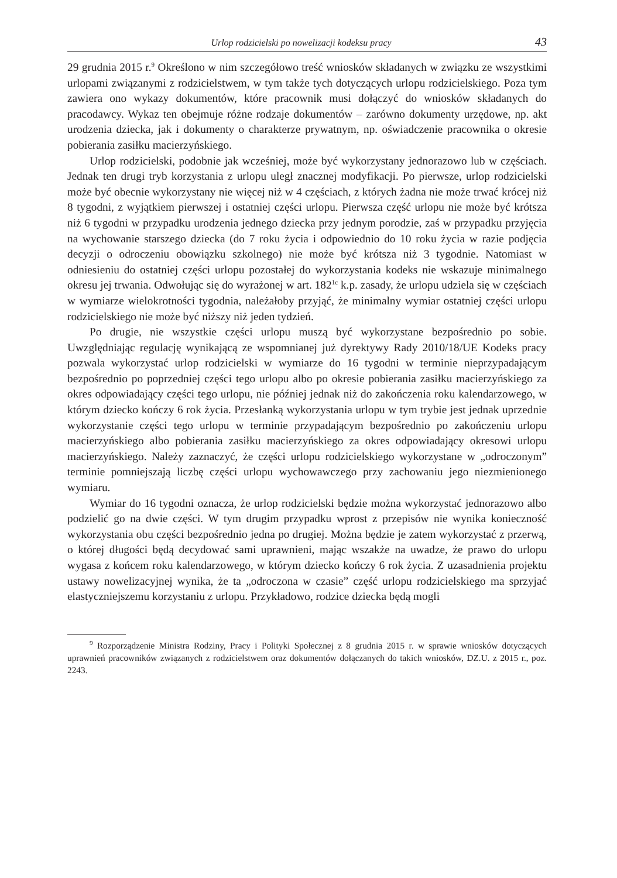Urlop rodzicielski po nowelizacji kodeksu pracy 43
29 grudnia 2015 r.<sup>9</sup> Określono w nim szczegółowo treść wniosków składanych w związku ze wszystkimi urlopami związanymi z rodzicielstwem, w tym także tych dotyczących urlopu rodzicielskiego. Poza tym zawiera ono wykazy dokumentów, które pracownik musi dołączyć do wniosków składanych do pracodawcy. Wykaz ten obejmuje różne rodzaje dokumentów – zarówno dokumenty urzędowe, np. akt urodzenia dziecka, jak i dokumenty o charakterze prywatnym, np. oświadczenie pracownika o okresie pobierania zasiłku macierzyńskiego.
Urlop rodzicielski, podobnie jak wcześniej, może być wykorzystany jednorazowo lub w częściach. Jednak ten drugi tryb korzystania z urlopu uległ znacznej modyfikacji. Po pierwsze, urlop rodzicielski może być obecnie wykorzystany nie więcej niż w 4 częściach, z których żadna nie może trwać krócej niż 8 tygodni, z wyjątkiem pierwszej i ostatniej części urlopu. Pierwsza część urlopu nie może być krótsza niż 6 tygodni w przypadku urodzenia jednego dziecka przy jednym porodzie, zaś w przypadku przyjęcia na wychowanie starszego dziecka (do 7 roku życia i odpowiednio do 10 roku życia w razie podjęcia decyzji o odroczeniu obowiązku szkolnego) nie może być krótsza niż 3 tygodnie. Natomiast w odniesieniu do ostatniej części urlopu pozostałej do wykorzystania kodeks nie wskazuje minimalnego okresu jej trwania. Odwołując się do wyrażonej w art. 182<sup>1c</sup> k.p. zasady, że urlopu udziela się w częściach w wymiarze wielokrotności tygodnia, należałoby przyjąć, że minimalny wymiar ostatniej części urlopu rodzicielskiego nie może być niższy niż jeden tydzień.
Po drugie, nie wszystkie części urlopu muszą być wykorzystane bezpośrednio po sobie. Uwzględniając regulację wynikającą ze wspomnianej już dyrektywy Rady 2010/18/UE Kodeks pracy pozwala wykorzystać urlop rodzicielski w wymiarze do 16 tygodni w terminie nieprzypadającym bezpośrednio po poprzedniej części tego urlopu albo po okresie pobierania zasiłku macierzyńskiego za okres odpowiadający części tego urlopu, nie później jednak niż do zakończenia roku kalendarzowego, w którym dziecko kończy 6 rok życia. Przesłanką wykorzystania urlopu w tym trybie jest jednak uprzednie wykorzystanie części tego urlopu w terminie przypadającym bezpośrednio po zakończeniu urlopu macierzyńskiego albo pobierania zasiłku macierzyńskiego za okres odpowiadający okresowi urlopu macierzyńskiego. Należy zaznaczyć, że części urlopu rodzicielskiego wykorzystane w „odroczonym” terminie pomniejszają liczbę części urlopu wychowawczego przy zachowaniu jego niezmienionego wymiaru.
Wymiar do 16 tygodni oznacza, że urlop rodzicielski będzie można wykorzystać jednorazowo albo podzielić go na dwie części. W tym drugim przypadku wprost z przepisów nie wynika konieczność wykorzystania obu części bezpośrednio jedna po drugiej. Można będzie je zatem wykorzystać z przerwą, o której długości będą decydować sami uprawnieni, mając wszakże na uwadze, że prawo do urlopu wygasa z końcem roku kalendarzowego, w którym dziecko kończy 6 rok życia. Z uzasadnienia projektu ustawy nowelizacyjnej wynika, że ta „odroczona w czasie” część urlopu rodzicielskiego ma sprzyjać elastyczniejszemu korzystaniu z urlopu. Przykładowo, rodzice dziecka będą mogli
<sup>9</sup> Rozporządzenie Ministra Rodziny, Pracy i Polityki Społecznej z 8 grudnia 2015 r. w sprawie wniosków dotyczących uprawnień pracowników związanych z rodzicielstwem oraz dokumentów dołączanych do takich wniosków, DZ.U. z 2015 r., poz. 2243.